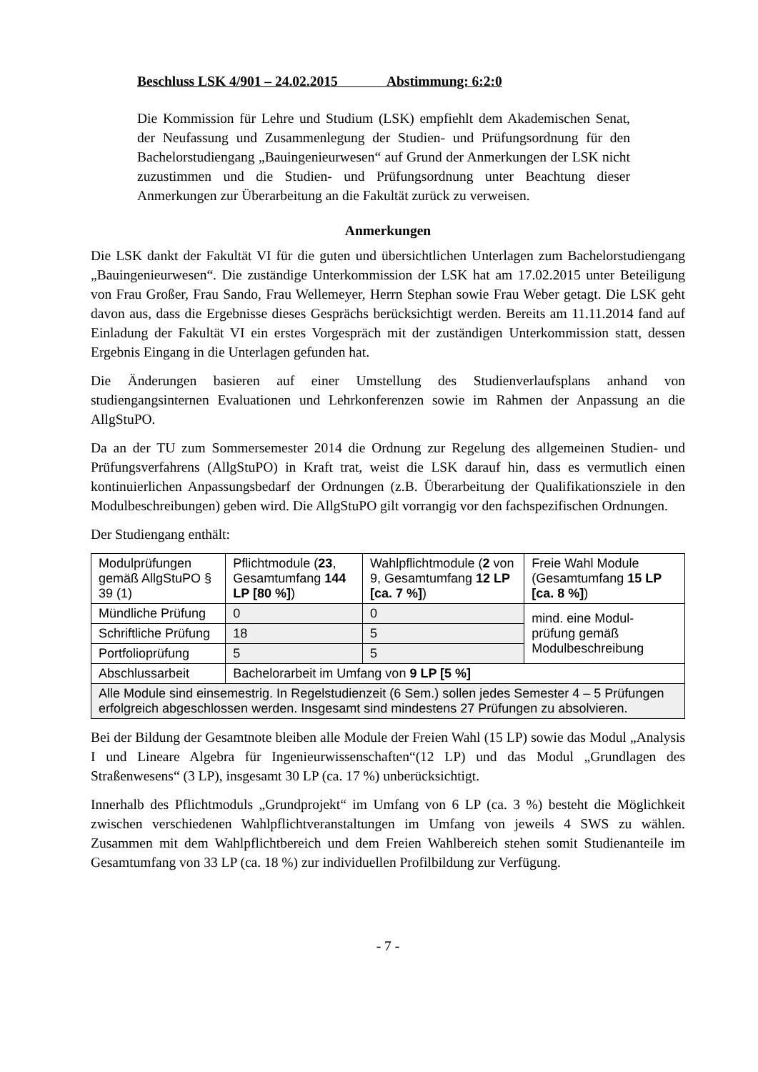Beschluss LSK 4/901 – 24.02.2015 Abstimmung: 6:2:0
Die Kommission für Lehre und Studium (LSK) empfiehlt dem Akademischen Senat, der Neufassung und Zusammenlegung der Studien- und Prüfungsordnung für den Bachelorstudiengang „Bauingenieurwesen“ auf Grund der Anmerkungen der LSK nicht zuzustimmen und die Studien- und Prüfungsordnung unter Beachtung dieser Anmerkungen zur Überarbeitung an die Fakultät zurück zu verweisen.
Anmerkungen
Die LSK dankt der Fakultät VI für die guten und übersichtlichen Unterlagen zum Bachelorstudiengang „Bauingenieurwesen“. Die zuständige Unterkommission der LSK hat am 17.02.2015 unter Beteiligung von Frau Großer, Frau Sando, Frau Wellemeyer, Herrn Stephan sowie Frau Weber getagt. Die LSK geht davon aus, dass die Ergebnisse dieses Gesprächs berücksichtigt werden. Bereits am 11.11.2014 fand auf Einladung der Fakultät VI ein erstes Vorgespräch mit der zuständigen Unterkommission statt, dessen Ergebnis Eingang in die Unterlagen gefunden hat.
Die Änderungen basieren auf einer Umstellung des Studienverlaufsplans anhand von studiengangsinternen Evaluationen und Lehrkonferenzen sowie im Rahmen der Anpassung an die AllgStuPO.
Da an der TU zum Sommersemester 2014 die Ordnung zur Regelung des allgemeinen Studien- und Prüfungsverfahrens (AllgStuPO) in Kraft trat, weist die LSK darauf hin, dass es vermutlich einen kontinuierlichen Anpassungsbedarf der Ordnungen (z.B. Überarbeitung der Qualifikationsziele in den Modulbeschreibungen) geben wird. Die AllgStuPO gilt vorrangig vor den fachspezifischen Ordnungen.
Der Studiengang enthält:
| Modulprüfungen gemäß AllgStuPO § 39 (1) | Pflichtmodule ( 23 , Gesamtumfang 144 LP [80 %] ) | Wahlpflichtmodule ( 2 von 9, Gesamtumfang 12 LP [ca. 7 %] ) | Freie Wahl Module (Gesamtumfang 15 LP [ca. 8 %] ) |
| Mündliche Prüfung | 0 | 0 | mind. eine Modul-prüfung gemäß Modulbeschreibung |
| Schriftliche Prüfung | 18 | 5 | |
| Portfolioprüfung | 5 | 5 | |
| Abschlussarbeit | Bachelorarbeit im Umfang von 9 LP [5 %] | | |
| Alle Module sind einsemestrig. In Regelstudienzeit (6 Sem.) sollen jedes Semester 4 – 5 Prüfungen erfolgreich abgeschlossen werden. Insgesamt sind mindestens 27 Prüfungen zu absolvieren. | | | |
Bei der Bildung der Gesamtnote bleiben alle Module der Freien Wahl (15 LP) sowie das Modul „Analysis I und Lineare Algebra für Ingenieurwissenschaften“(12 LP) und das Modul „Grundlagen des Straßenwesens“ (3 LP), insgesamt 30 LP (ca. 17 %) unberücksichtigt.
Innerhalb des Pflichtmoduls „Grundprojekt“ im Umfang von 6 LP (ca. 3 %) besteht die Möglichkeit zwischen verschiedenen Wahlpflichtveranstaltungen im Umfang von jeweils 4 SWS zu wählen. Zusammen mit dem Wahlpflichtbereich und dem Freien Wahlbereich stehen somit Studienanteile im Gesamtumfang von 33 LP (ca. 18 %) zur individuellen Profilbildung zur Verfügung.
- 7 -